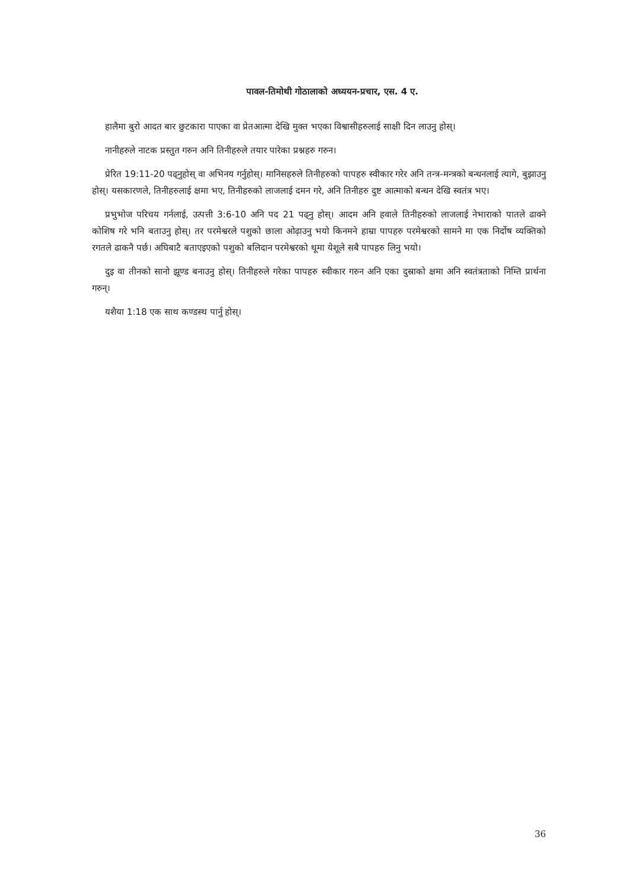पावल-तिमोथी गोठालाको अध्ययन-प्रचार, एस. 4 ए.
हालैमा बुरो आदत बार छुटकारा पाएका वा प्रेतआत्मा देखि मुक्त भएका विश्वासीहरुलाई साक्षी दिन लाउनु होस्।
नानीहरुले नाटक प्रस्तुत गरुन अनि तिनीहरुले तयार पारेका प्रश्नहरु गरुन।
प्रेरित 19:11-20 पढ्नुहोस् वा अभिनय गर्नुहोस्। मानिसहरुले तिनीहरुको पापहरु स्वीकार गरेर अनि तन्त्र-मन्त्रको बन्धनलाई त्यागे, बुझाउनु होस्। यसकारणले, तिनीहरुलाई क्षमा भए, तिनीहरुको लाजलाई दमन गरे, अनि तिनीहरु दुष्ट आत्माको बन्धन देखि स्वतंत्र भए।
प्रभुभोज परिचय गर्नलाई, उत्पत्ती 3:6-10 अनि पद 21 पढ्नु होस्। आदम अनि हवाले तिनीहरुको लाजलाई नेभाराको पातले ढाक्ने कोशिष गरे भनि बताउनु होस्। तर परमेश्वरले पशुको छाला ओढ़ाउनु भयो किनमने हाम्रा पापहरु परमेश्वरको सामने मा एक निर्दोष व्यक्तिको रगतले ढाकनै पर्छ। अघिबाटै बताएइएको पशुको बलिदान परमेश्वरको थूमा येशूले सबै पापहरु लिनु भयो।
दुइ वा तीनको सानो झूण्ड बनाउनु होस्। तिनीहरुले गरेका पापहरु स्वीकार गरुन अनि एका दुस्राको क्षमा अनि स्वतंत्रताको निम्ति प्रार्थना गरुन्।
यशैया 1:18 एक साथ कण्डस्थ पार्नु होस्।
36